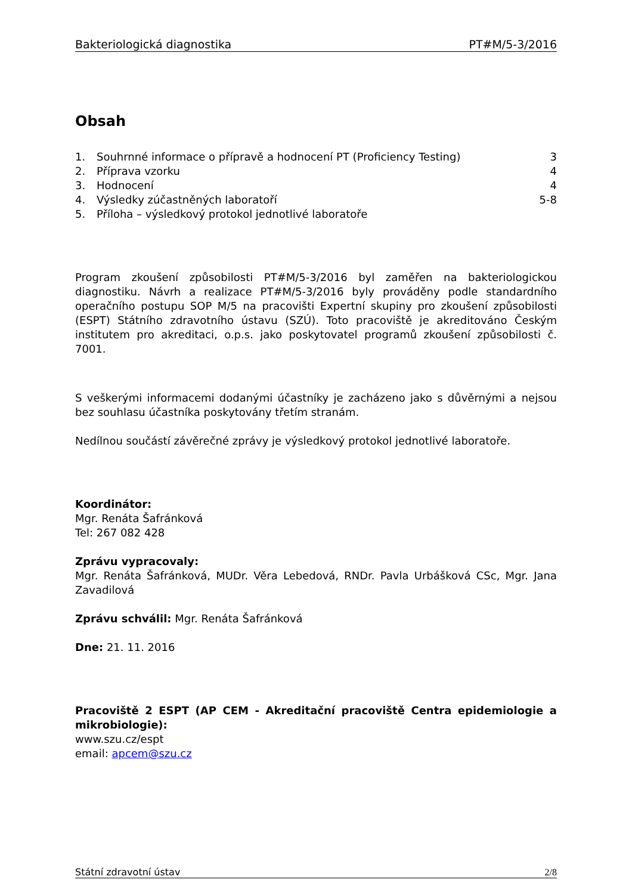Bakteriologická diagnostika PT#M/5-3/2016
Obsah
1. Souhrnné informace o přípravě a hodnocení PT (Proficiency Testing) 3
2. Příprava vzorku 4
3. Hodnocení 4
4. Výsledky zúčastněných laboratoří 5-8
5. Příloha – výsledkový protokol jednotlivé laboratoře
Program zkoušení způsobilosti PT#M/5-3/2016 byl zaměřen na bakteriologickou diagnostiku. Návrh a realizace PT#M/5-3/2016 byly prováděny podle standardního operačního postupu SOP M/5 na pracovišti Expertní skupiny pro zkoušení způsobilosti (ESPT) Státního zdravotního ústavu (SZÚ). Toto pracoviště je akreditováno Českým institutem pro akreditaci, o.p.s. jako poskytovatel programů zkoušení způsobilosti č. 7001.
S veškerými informacemi dodanými účastníky je zacházeno jako s důvěrnými a nejsou bez souhlasu účastníka poskytovány třetím stranám.
Nedílnou součástí závěrečné zprávy je výsledkový protokol jednotlivé laboratoře.
Koordinátor:
Mgr. Renáta Šafránková
Tel: 267 082 428
Zprávu vypracovaly:
Mgr. Renáta Šafránková, MUDr. Věra Lebedová, RNDr. Pavla Urbášková CSc, Mgr. Jana Zavadilová
Zprávu schválil: Mgr. Renáta Šafránková
Dne: 21. 11. 2016
Pracoviště 2 ESPT (AP CEM - Akreditační pracoviště Centra epidemiologie a mikrobiologie):
www.szu.cz/espt
email: apcem@szu.cz
Státní zdravotní ústav 2/8